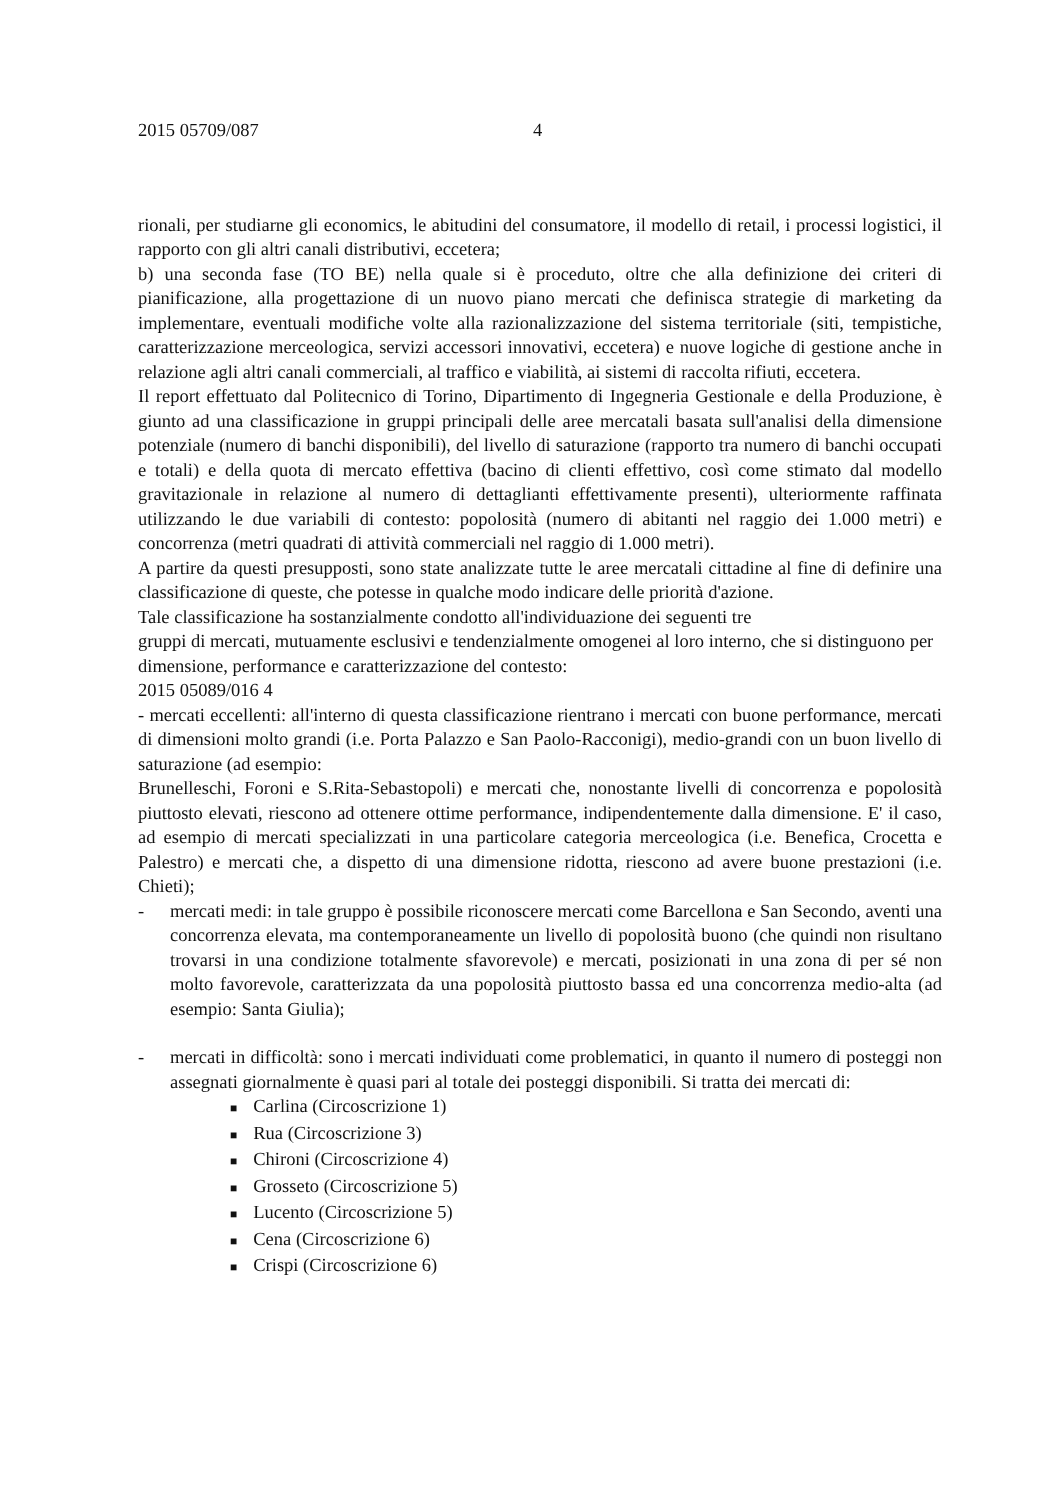2015 05709/087 4
rionali, per studiarne gli economics, le abitudini del consumatore, il modello di retail, i processi logistici, il rapporto con gli altri canali distributivi, eccetera;
b) una seconda fase (TO BE) nella quale si è proceduto, oltre che alla definizione dei criteri di pianificazione, alla progettazione di un nuovo piano mercati che definisca strategie di marketing da implementare, eventuali modifiche volte alla razionalizzazione del sistema territoriale (siti, tempistiche, caratterizzazione merceologica, servizi accessori innovativi, eccetera) e nuove logiche di gestione anche in relazione agli altri canali commerciali, al traffico e viabilità, ai sistemi di raccolta rifiuti, eccetera.
Il report effettuato dal Politecnico di Torino, Dipartimento di Ingegneria Gestionale e della Produzione, è giunto ad una classificazione in gruppi principali delle aree mercatali basata sull'analisi della dimensione potenziale (numero di banchi disponibili), del livello di saturazione (rapporto tra numero di banchi occupati e totali) e della quota di mercato effettiva (bacino di clienti effettivo, così come stimato dal modello gravitazionale in relazione al numero di dettaglianti effettivamente presenti), ulteriormente raffinata utilizzando le due variabili di contesto: popolosità (numero di abitanti nel raggio dei 1.000 metri) e concorrenza (metri quadrati di attività commerciali nel raggio di 1.000 metri).
A partire da questi presupposti, sono state analizzate tutte le aree mercatali cittadine al fine di definire una classificazione di queste, che potesse in qualche modo indicare delle priorità d'azione.
Tale classificazione ha sostanzialmente condotto all'individuazione dei seguenti tre
gruppi di mercati, mutuamente esclusivi e tendenzialmente omogenei al loro interno, che si distinguono per dimensione, performance e caratterizzazione del contesto:
2015 05089/016 4
- mercati eccellenti: all'interno di questa classificazione rientrano i mercati con buone performance, mercati di dimensioni molto grandi (i.e. Porta Palazzo e San Paolo-Racconigi), medio-grandi con un buon livello di saturazione (ad esempio:
Brunelleschi, Foroni e S.Rita-Sebastopoli) e mercati che, nonostante livelli di concorrenza e popolosità piuttosto elevati, riescono ad ottenere ottime performance, indipendentemente dalla dimensione. E' il caso, ad esempio di mercati specializzati in una particolare categoria merceologica (i.e. Benefica, Crocetta e Palestro) e mercati che, a dispetto di una dimensione ridotta, riescono ad avere buone prestazioni (i.e. Chieti);
- mercati medi: in tale gruppo è possibile riconoscere mercati come Barcellona e San Secondo, aventi una concorrenza elevata, ma contemporaneamente un livello di popolosità buono (che quindi non risultano trovarsi in una condizione totalmente sfavorevole) e mercati, posizionati in una zona di per sé non molto favorevole, caratterizzata da una popolosità piuttosto bassa ed una concorrenza medio-alta (ad esempio: Santa Giulia);
- mercati in difficoltà: sono i mercati individuati come problematici, in quanto il numero di posteggi non assegnati giornalmente è quasi pari al totale dei posteggi disponibili. Si tratta dei mercati di:
■ Carlina (Circoscrizione 1)
■ Rua (Circoscrizione 3)
■ Chironi (Circoscrizione 4)
■ Grosseto (Circoscrizione 5)
■ Lucento (Circoscrizione 5)
■ Cena (Circoscrizione 6)
■ Crispi (Circoscrizione 6)